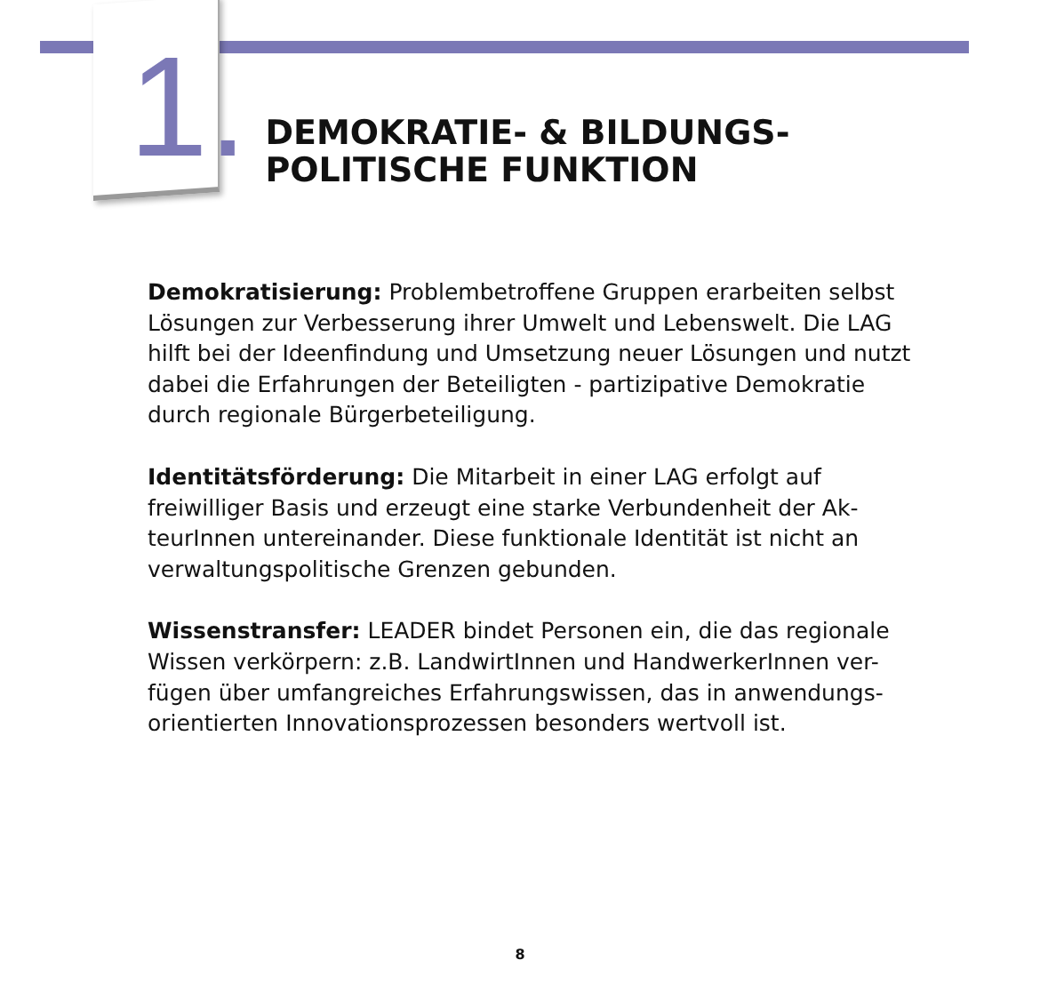1.
DEMOKRATIE- & BILDUNGS-
POLITISCHE FUNKTION
Demokratisierung: Problembetroffene Gruppen erarbeiten selbst Lösungen zur Verbesserung ihrer Umwelt und Lebenswelt. Die LAG hilft bei der Ideenfindung und Umsetzung neuer Lösungen und nutzt dabei die Erfahrungen der Beteiligten - partizipative Demokratie durch regionale Bürgerbeteiligung.
Identitätsförderung: Die Mitarbeit in einer LAG erfolgt auf freiwilliger Basis und erzeugt eine starke Verbundenheit der Ak-teurInnen untereinander. Diese funktionale Identität ist nicht an verwaltungspolitische Grenzen gebunden.
Wissenstransfer: LEADER bindet Personen ein, die das regionale Wissen verkörpern: z.B. LandwirtInnen und HandwerkerInnen ver-fügen über umfangreiches Erfahrungswissen, das in anwendungs-orientierten Innovationsprozessen besonders wertvoll ist.
8